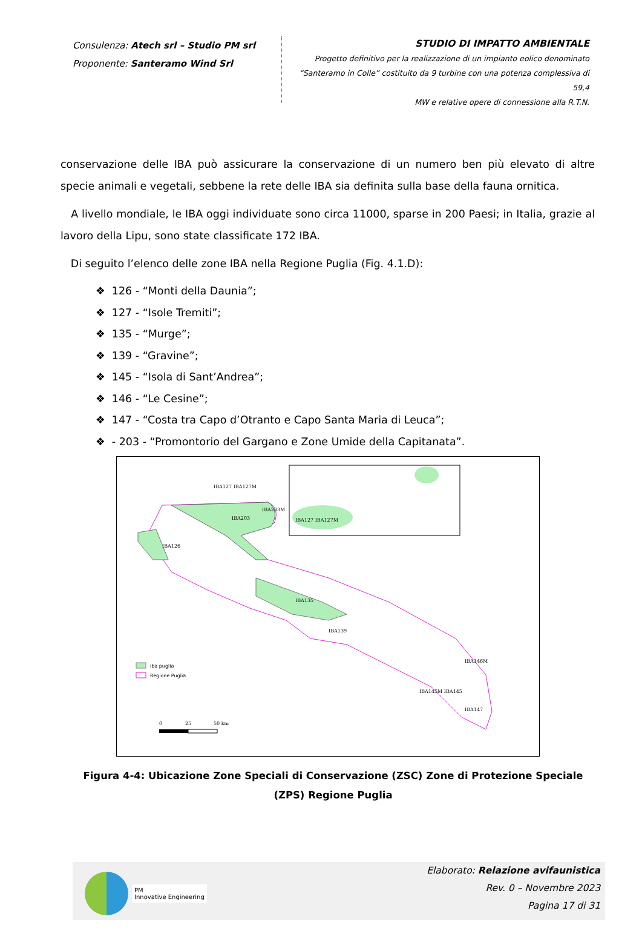Consulenza: Atech srl – Studio PM srl
Proponente: Santeramo Wind Srl
STUDIO DI IMPATTO AMBIENTALE
Progetto definitivo per la realizzazione di un impianto eolico denominato
“Santeramo in Colle” costituito da 9 turbine con una potenza complessiva di 59,4
MW e relative opere di connessione alla R.T.N.
conservazione delle IBA può assicurare la conservazione di un numero ben più elevato di altre specie animali e vegetali, sebbene la rete delle IBA sia definita sulla base della fauna ornitica.
A livello mondiale, le IBA oggi individuate sono circa 11000, sparse in 200 Paesi; in Italia, grazie al lavoro della Lipu, sono state classificate 172 IBA.
Di seguito l’elenco delle zone IBA nella Regione Puglia (Fig. 4.1.D):
❖ 126 - “Monti della Daunia”;
❖ 127 - “Isole Tremiti”;
❖ 135 - “Murge”;
❖ 139 - “Gravine”;
❖ 145 - “Isola di Sant’Andrea”;
❖ 146 - “Le Cesine”;
❖ 147 - “Costa tra Capo d’Otranto e Capo Santa Maria di Leuca”;
❖ - 203 - “Promontorio del Gargano e Zone Umide della Capitanata”.
IBA203
IBA203M
IBA126
IBA127 IBA127M
IBA127 IBA127M
IBA135
IBA139
IBA146M
IBA147
IBA145M IBA145
iba puglia
Regione Puglia
0
25
50 km
Figura 4-4: Ubicazione Zone Speciali di Conservazione (ZSC) Zone di Protezione Speciale (ZPS) Regione Puglia
PM
Innovative Engineering
Elaborato: Relazione avifaunistica
Rev. 0 – Novembre 2023
Pagina 17 di 31